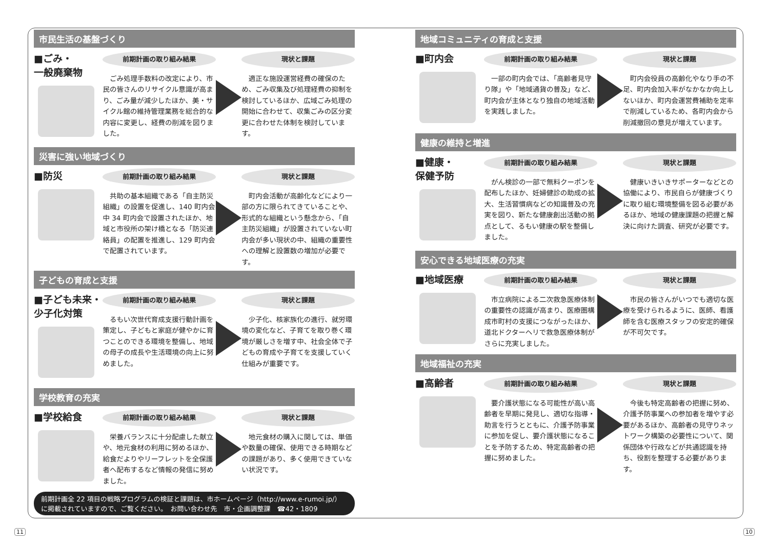市民生活の基盤づくり
■ごみ・
一般廃棄物
前期計画の取り組み結果
　ごみ処理手数料の改定により、市民の皆さんのリサイクル意識が高まり、ごみ量が減少したほか、美・サイクル館の維持管理業務を総合的な内容に変更し、経費の削減を図りました。
現状と課題
　適正な施設運営経費の確保のため、ごみ収集及び処理経費の抑制を検討しているほか、広域ごみ処理の開始に合わせて、収集ごみの区分変更に合わせた体制を検討しています。
災害に強い地域づくり
■防災
前期計画の取り組み結果
　共助の基本組織である「自主防災組織」の設置を促進し、140 町内会中 34 町内会で設置されたほか、地域と市役所の架け橋となる「防災連絡員」の配置を推進し、129 町内会で配置されています。
現状と課題
　町内会活動が高齢化などにより一部の方に限られてきていることや、形式的な組織という懸念から、「自主防災組織」が設置されていない町内会が多い現状の中、組織の重要性への理解と設置数の増加が必要です。
子どもの育成と支援
■子ども未来・
少子化対策
前期計画の取り組み結果
　るもい次世代育成支援行動計画を策定し、子どもと家庭が健やかに育つことのできる環境を整備し、地域の母子の成長や生活環境の向上に努めました。
現状と課題
　少子化、核家族化の進行、就労環境の変化など、子育てを取り巻く環境が厳しさを増す中、社会全体で子どもの育成や子育てを支援していく仕組みが重要です。
学校教育の充実
■学校給食
前期計画の取り組み結果
　栄養バランスに十分配慮した献立や、地元食材の利用に努めるほか、給食だよりやリーフレットを全保護者へ配布するなど情報の発信に努めました。
現状と課題
　地元食材の購入に関しては、単価や数量の確保、使用できる時期などの課題があり、多く使用できていない状況です。
前期計画全 22 項目の戦略プログラムの検証と課題は、市ホームページ（http://www.e-rumoi.jp/）に掲載されていますので、ご覧ください。　お問い合わせ先　市・企画調整課　☎42・1809
地域コミュニティの育成と支援
■町内会
前期計画の取り組み結果
　一部の町内会では、「高齢者見守り隊」や「地域通貨の普及」など、町内会が主体となり独自の地域活動を実践しました。
現状と課題
　町内会役員の高齢化やなり手の不足、町内会加入率がなかなか向上しないほか、町内会運営費補助を定率で削減しているため、各町内会から削減撤回の意見が増えています。
健康の維持と増進
■健康・
保健予防
前期計画の取り組み結果
　がん検診の一部で無料クーポンを配布したほか、妊婦健診の助成の拡大、生活習慣病などの知識普及の充実を図り、新たな健康創出活動の拠点として、るもい健康の駅を整備しました。
現状と課題
　健康いきいきサポーターなどとの協働により、市民自らが健康づくりに取り組む環境整備を図る必要があるほか、地域の健康課題の把握と解決に向けた調査、研究が必要です。
安心できる地域医療の充実
■地域医療
前期計画の取り組み結果
　市立病院による二次救急医療体制の重要性の認識が高まり、医療圏構成市町村の支援につながったほか、道北ドクターヘリで救急医療体制がさらに充実しました。
現状と課題
　市民の皆さんがいつでも適切な医療を受けられるように、医師、看護師を含む医療スタッフの安定的確保が不可欠です。
地域福祉の充実
■高齢者
前期計画の取り組み結果
　要介護状態になる可能性が高い高齢者を早期に発見し、適切な指導・助言を行うとともに、介護予防事業に参加を促し、要介護状態になることを予防するため、特定高齢者の把握に努めました。
現状と課題
　今後も特定高齢者の把握に努め、介護予防事業への参加者を増やす必要があるほか、高齢者の見守りネットワーク構築の必要性について、関係団体や行政などが共通認識を持ち、役割を整理する必要があります。
11 10